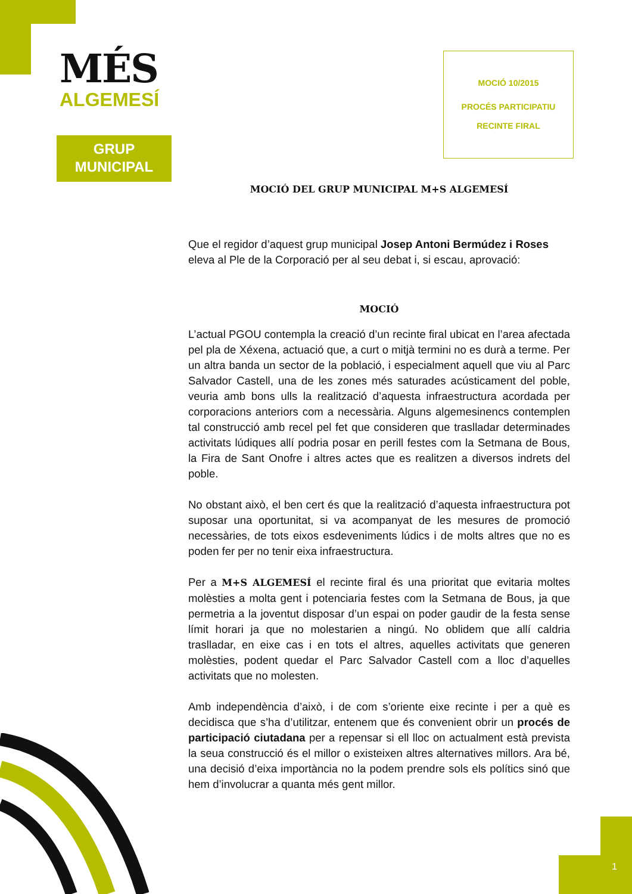MÉS
ALGEMESÍ
GRUP
MUNICIPAL
MOCIÓ 10/2015
PROCÉS PARTICIPATIU
RECINTE FIRAL
MOCIÓ DEL GRUP MUNICIPAL M+S ALGEMESÍ
Que el regidor d’aquest grup municipal Josep Antoni Bermúdez i Roses eleva al Ple de la Corporació per al seu debat i, si escau, aprovació:
MOCIÓ
L’actual PGOU contempla la creació d’un recinte firal ubicat en l’area afectada pel pla de Xéxena, actuació que, a curt o mitjà termini no es durà a terme. Per un altra banda un sector de la població, i especialment aquell que viu al Parc Salvador Castell, una de les zones més saturades acústicament del poble, veuria amb bons ulls la realització d’aquesta infraestructura acordada per corporacions anteriors com a necessària. Alguns algemesinencs contemplen tal construcció amb recel pel fet que consideren que traslladar determinades activitats lúdiques allí podria posar en perill festes com la Setmana de Bous, la Fira de Sant Onofre i altres actes que es realitzen a diversos indrets del poble.
No obstant això, el ben cert és que la realització d’aquesta infraestructura pot suposar una oportunitat, si va acompanyat de les mesures de promoció necessàries, de tots eixos esdeveniments lúdics i de molts altres que no es poden fer per no tenir eixa infraestructura.
Per a M+S ALGEMESÍ el recinte firal és una prioritat que evitaria moltes molèsties a molta gent i potenciaria festes com la Setmana de Bous, ja que permetria a la joventut disposar d’un espai on poder gaudir de la festa sense límit horari ja que no molestarien a ningú. No oblidem que allí caldria traslladar, en eixe cas i en tots el altres, aquelles activitats que generen molèsties, podent quedar el Parc Salvador Castell com a lloc d’aquelles activitats que no molesten.
Amb independència d’això, i de com s’oriente eixe recinte i per a què es decidisca que s’ha d’utilitzar, entenem que és convenient obrir un procés de participació ciutadana per a repensar si ell lloc on actualment està prevista la seua construcció és el millor o existeixen altres alternatives millors. Ara bé, una decisió d’eixa importància no la podem prendre sols els polítics sinó que hem d’involucrar a quanta més gent millor.
1